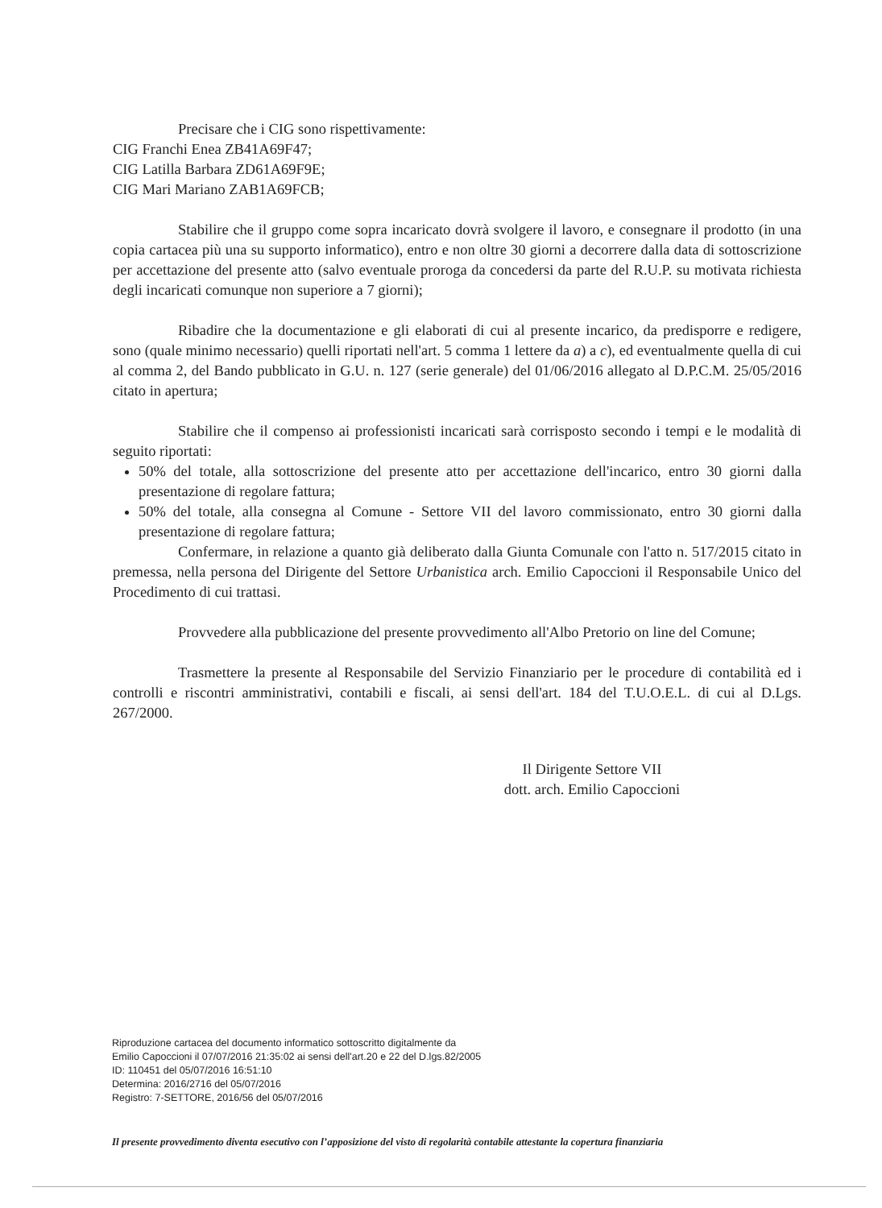Precisare che i CIG sono rispettivamente:
CIG Franchi Enea ZB41A69F47;
CIG Latilla Barbara ZD61A69F9E;
CIG Mari Mariano ZAB1A69FCB;
Stabilire che il gruppo come sopra incaricato dovrà svolgere il lavoro, e consegnare il prodotto (in una copia cartacea più una su supporto informatico), entro e non oltre 30 giorni a decorrere dalla data di sottoscrizione per accettazione del presente atto (salvo eventuale proroga da concedersi da parte del R.U.P. su motivata richiesta degli incaricati comunque non superiore a 7 giorni);
Ribadire che la documentazione e gli elaborati di cui al presente incarico, da predisporre e redigere, sono (quale minimo necessario) quelli riportati nell'art. 5 comma 1 lettere da a) a c), ed eventualmente quella di cui al comma 2, del Bando pubblicato in G.U. n. 127 (serie generale) del 01/06/2016 allegato al D.P.C.M. 25/05/2016 citato in apertura;
Stabilire che il compenso ai professionisti incaricati sarà corrisposto secondo i tempi e le modalità di seguito riportati:
50% del totale, alla sottoscrizione del presente atto per accettazione dell'incarico, entro 30 giorni dalla presentazione di regolare fattura;
50% del totale, alla consegna al Comune - Settore VII del lavoro commissionato, entro 30 giorni dalla presentazione di regolare fattura;
Confermare, in relazione a quanto già deliberato dalla Giunta Comunale con l'atto n. 517/2015 citato in premessa, nella persona del Dirigente del Settore Urbanistica arch. Emilio Capoccioni il Responsabile Unico del Procedimento di cui trattasi.
Provvedere alla pubblicazione del presente provvedimento all'Albo Pretorio on line del Comune;
Trasmettere la presente al Responsabile del Servizio Finanziario per le procedure di contabilità ed i controlli e riscontri amministrativi, contabili e fiscali, ai sensi dell'art. 184 del T.U.O.E.L. di cui al D.Lgs. 267/2000.
Il Dirigente Settore VII
dott. arch. Emilio Capoccioni
Riproduzione cartacea del documento informatico sottoscritto digitalmente da
Emilio Capoccioni il 07/07/2016 21:35:02 ai sensi dell'art.20 e 22 del D.lgs.82/2005
ID: 110451 del 05/07/2016 16:51:10
Determina: 2016/2716 del 05/07/2016
Registro: 7-SETTORE, 2016/56 del 05/07/2016
Il presente provvedimento diventa esecutivo con l’apposizione del visto di regolarità contabile attestante la copertura finanziaria